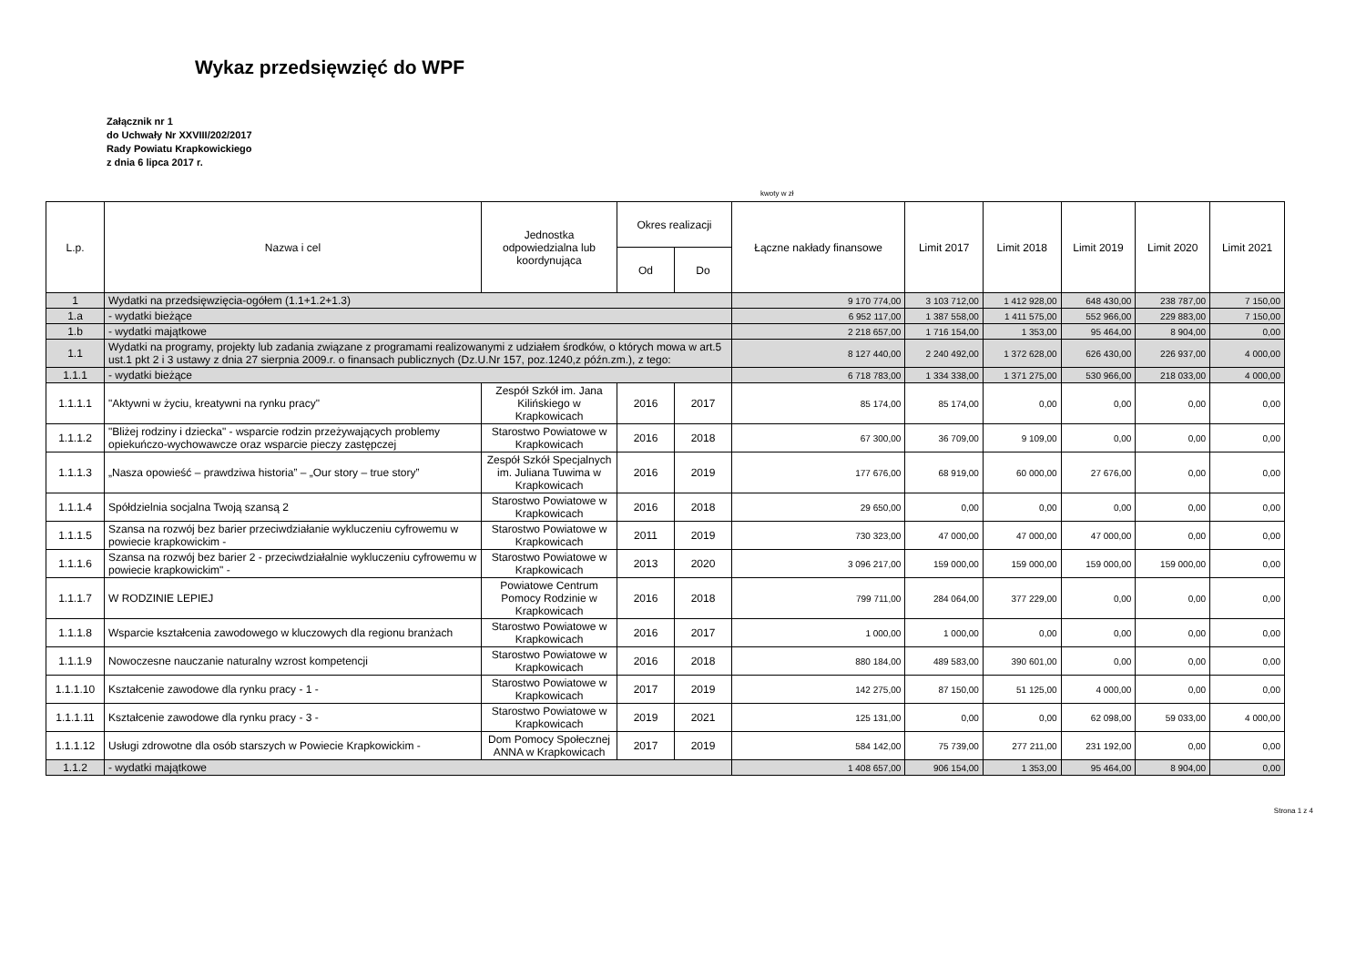Wykaz przedsięwzięć do WPF
Załącznik nr 1
do Uchwały Nr XXVIII/202/2017
Rady Powiatu Krapkowickiego
z dnia 6 lipca 2017 r.
kwoty w zł
| L.p. | Nazwa i cel | Jednostka odpowiedzialna lub koordynująca | Okres realizacji | | Łączne nakłady finansowe | Limit 2017 | Limit 2018 | Limit 2019 | Limit 2020 | Limit 2021 |
| --- | --- | --- | --- | --- | --- | --- | --- | --- | --- | --- |
| | | | Od | Do | | | | | | |
| 1 | Wydatki na przedsięwzięcia-ogółem (1.1+1.2+1.3) | | | | 9 170 774,00 | 3 103 712,00 | 1 412 928,00 | 648 430,00 | 238 787,00 | 7 150,00 |
| 1.a | - wydatki bieżące | | | | 6 952 117,00 | 1 387 558,00 | 1 411 575,00 | 552 966,00 | 229 883,00 | 7 150,00 |
| 1.b | - wydatki majątkowe | | | | 2 218 657,00 | 1 716 154,00 | 1 353,00 | 95 464,00 | 8 904,00 | 0,00 |
| 1.1 | Wydatki na programy, projekty lub zadania związane z programami realizowanymi z udziałem środków, o których mowa w art.5 ust.1 pkt 2 i 3 ustawy z dnia 27 sierpnia 2009.r. o finansach publicznych (Dz.U.Nr 157, poz.1240,z późn.zm.), z tego: | | | | 8 127 440,00 | 2 240 492,00 | 1 372 628,00 | 626 430,00 | 226 937,00 | 4 000,00 |
| 1.1.1 | - wydatki bieżące | | | | 6 718 783,00 | 1 334 338,00 | 1 371 275,00 | 530 966,00 | 218 033,00 | 4 000,00 |
| 1.1.1.1 | "Aktywni w życiu, kreatywni na rynku pracy" | Zespół Szkół im. Jana Kilińskiego w Krapkowicach | 2016 | 2017 | 85 174,00 | 85 174,00 | 0,00 | 0,00 | 0,00 | 0,00 |
| 1.1.1.2 | "Bliżej rodziny i dziecka" - wsparcie rodzin przeżywających problemy opiekuńczo-wychowawcze oraz wsparcie pieczy zastępczej | Starostwo Powiatowe w Krapkowicach | 2016 | 2018 | 67 300,00 | 36 709,00 | 9 109,00 | 0,00 | 0,00 | 0,00 |
| 1.1.1.3 | „Nasza opowieść – prawdziwa historia” – „Our story – true story” | Zespół Szkół Specjalnych im. Juliana Tuwima w Krapkowicach | 2016 | 2019 | 177 676,00 | 68 919,00 | 60 000,00 | 27 676,00 | 0,00 | 0,00 |
| 1.1.1.4 | Spółdzielnia socjalna Twoją szansą 2 | Starostwo Powiatowe w Krapkowicach | 2016 | 2018 | 29 650,00 | 0,00 | 0,00 | 0,00 | 0,00 | 0,00 |
| 1.1.1.5 | Szansa na rozwój bez barier przeciwdziałanie wykluczeniu cyfrowemu w powiecie krapkowickim - | Starostwo Powiatowe w Krapkowicach | 2011 | 2019 | 730 323,00 | 47 000,00 | 47 000,00 | 47 000,00 | 0,00 | 0,00 |
| 1.1.1.6 | Szansa na rozwój bez barier 2 - przeciwdziałalnie wykluczeniu cyfrowemu w powiecie krapkowickim" - | Starostwo Powiatowe w Krapkowicach | 2013 | 2020 | 3 096 217,00 | 159 000,00 | 159 000,00 | 159 000,00 | 159 000,00 | 0,00 |
| 1.1.1.7 | W RODZINIE LEPIEJ | Powiatowe Centrum Pomocy Rodzinie w Krapkowicach | 2016 | 2018 | 799 711,00 | 284 064,00 | 377 229,00 | 0,00 | 0,00 | 0,00 |
| 1.1.1.8 | Wsparcie kształcenia zawodowego w kluczowych dla regionu branżach | Starostwo Powiatowe w Krapkowicach | 2016 | 2017 | 1 000,00 | 1 000,00 | 0,00 | 0,00 | 0,00 | 0,00 |
| 1.1.1.9 | Nowoczesne nauczanie naturalny wzrost kompetencji | Starostwo Powiatowe w Krapkowicach | 2016 | 2018 | 880 184,00 | 489 583,00 | 390 601,00 | 0,00 | 0,00 | 0,00 |
| 1.1.1.10 | Kształcenie zawodowe dla rynku pracy - 1 - | Starostwo Powiatowe w Krapkowicach | 2017 | 2019 | 142 275,00 | 87 150,00 | 51 125,00 | 4 000,00 | 0,00 | 0,00 |
| 1.1.1.11 | Kształcenie zawodowe dla rynku pracy - 3 - | Starostwo Powiatowe w Krapkowicach | 2019 | 2021 | 125 131,00 | 0,00 | 0,00 | 62 098,00 | 59 033,00 | 4 000,00 |
| 1.1.1.12 | Usługi zdrowotne dla osób starszych w Powiecie Krapkowickim - | Dom Pomocy Społecznej ANNA w Krapkowicach | 2017 | 2019 | 584 142,00 | 75 739,00 | 277 211,00 | 231 192,00 | 0,00 | 0,00 |
| 1.1.2 | - wydatki majątkowe | | | | 1 408 657,00 | 906 154,00 | 1 353,00 | 95 464,00 | 8 904,00 | 0,00 |
Strona 1 z 4